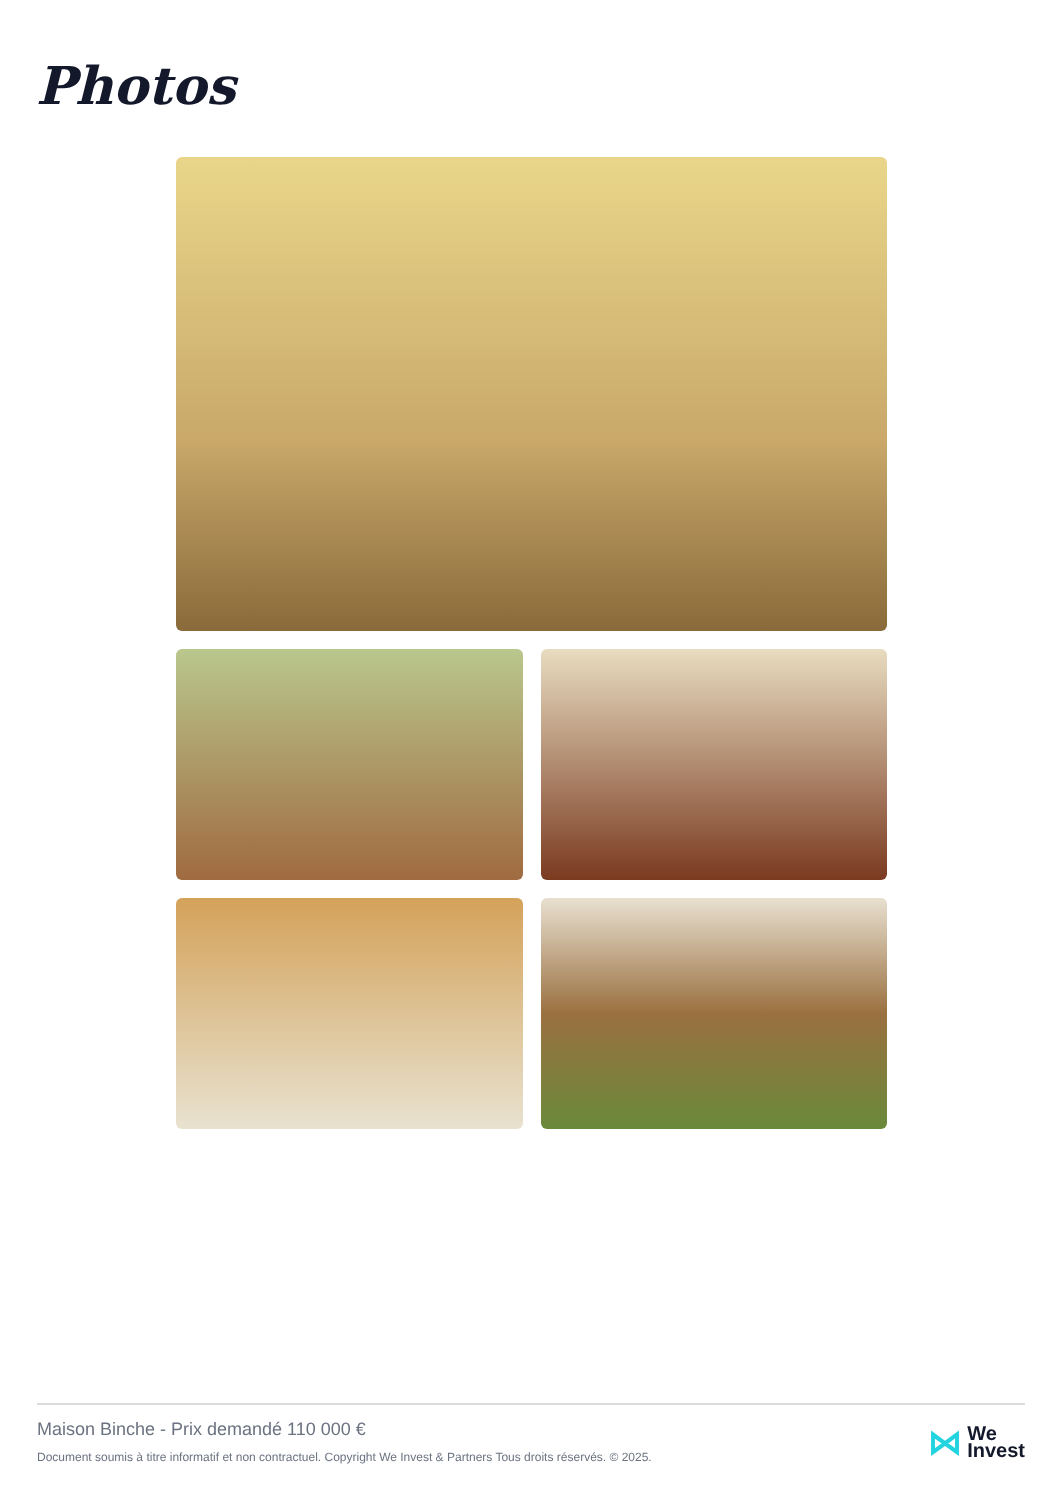Photos
Maison Binche - Prix demandé 110 000 €
Document soumis à titre informatif et non contractuel. Copyright We Invest & Partners Tous droits réservés. © 2025.
⋈ We
Invest